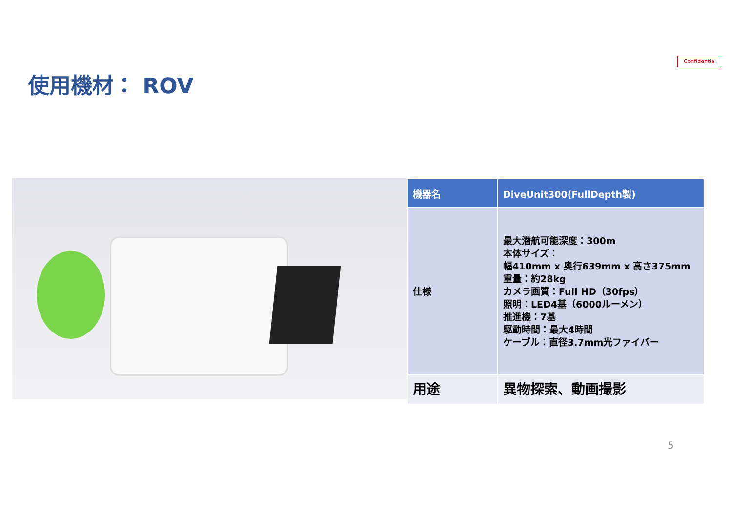Confidential
使用機材： ROV
| 機器名 | DiveUnit300(FullDepth製) |
| --- | --- |
| 仕様 | 最大潜航可能深度：300m 本体サイズ： 幅410mm x 奥行639mm x 高さ375mm 重量：約28kg カメラ画質：Full HD（30fps） 照明：LED4基（6000ルーメン） 推進機：7基 駆動時間：最大4時間 ケーブル：直径3.7mm光ファイバー |
| 用途 | 異物探索、動画撮影 |
5